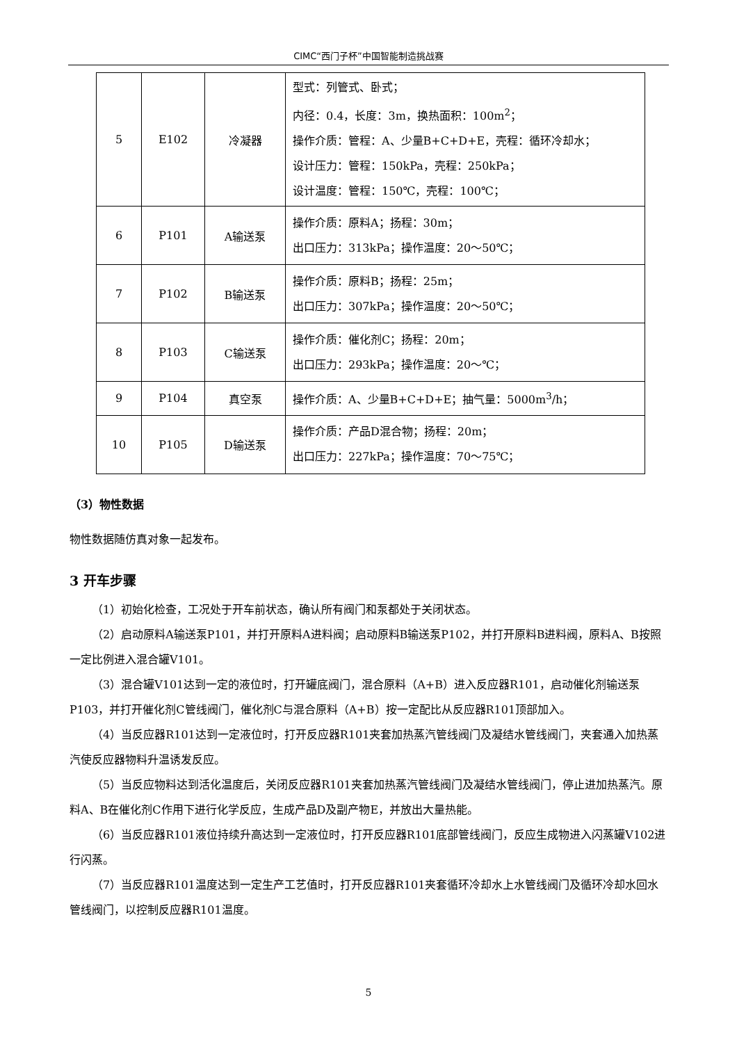CIMC“西门子杯”中国智能制造挑战赛
| 5 | E102 | 冷凝器 | 型式：列管式、卧式； 内径：0.4，长度：3m，换热面积：100m<sup>2</sup>； 操作介质：管程：A、少量B+C+D+E，壳程：循环冷却水； 设计压力：管程：150kPa，壳程：250kPa； 设计温度：管程：150℃，壳程：100℃； |
| 6 | P101 | A输送泵 | 操作介质：原料A；扬程：30m； 出口压力：313kPa；操作温度：20～50℃； |
| 7 | P102 | B输送泵 | 操作介质：原料B；扬程：25m； 出口压力：307kPa；操作温度：20～50℃； |
| 8 | P103 | C输送泵 | 操作介质：催化剂C；扬程：20m； 出口压力：293kPa；操作温度：20～℃； |
| 9 | P104 | 真空泵 | 操作介质：A、少量B+C+D+E；抽气量：5000m<sup>3</sup>/h； |
| 10 | P105 | D输送泵 | 操作介质：产品D混合物；扬程：20m； 出口压力：227kPa；操作温度：70～75℃； |
（3）物性数据
物性数据随仿真对象一起发布。
3 开车步骤
（1）初始化检查，工况处于开车前状态，确认所有阀门和泵都处于关闭状态。
（2）启动原料A输送泵P101，并打开原料A进料阀；启动原料B输送泵P102，并打开原料B进料阀，原料A、B按照一定比例进入混合罐V101。
（3）混合罐V101达到一定的液位时，打开罐底阀门，混合原料（A+B）进入反应器R101，启动催化剂输送泵P103，并打开催化剂C管线阀门，催化剂C与混合原料（A+B）按一定配比从反应器R101顶部加入。
（4）当反应器R101达到一定液位时，打开反应器R101夹套加热蒸汽管线阀门及凝结水管线阀门，夹套通入加热蒸汽使反应器物料升温诱发反应。
（5）当反应物料达到活化温度后，关闭反应器R101夹套加热蒸汽管线阀门及凝结水管线阀门，停止进加热蒸汽。原料A、B在催化剂C作用下进行化学反应，生成产品D及副产物E，并放出大量热能。
（6）当反应器R101液位持续升高达到一定液位时，打开反应器R101底部管线阀门，反应生成物进入闪蒸罐V102进行闪蒸。
（7）当反应器R101温度达到一定生产工艺值时，打开反应器R101夹套循环冷却水上水管线阀门及循环冷却水回水管线阀门，以控制反应器R101温度。
5